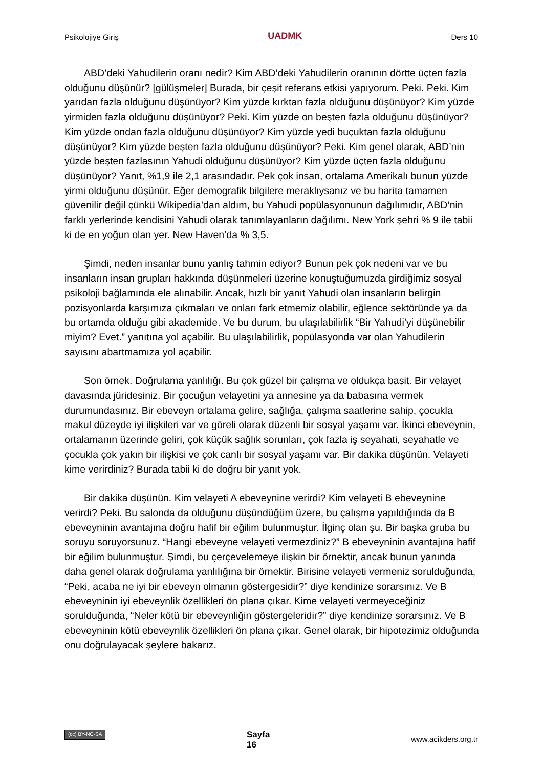Psikolojiye Giriş UADMK Ders 10
ABD’deki Yahudilerin oranı nedir? Kim ABD’deki Yahudilerin oranının dörtte üçten fazla olduğunu düşünür? [gülüşmeler] Burada, bir çeşit referans etkisi yapıyorum. Peki. Peki. Kim yarıdan fazla olduğunu düşünüyor? Kim yüzde kırktan fazla olduğunu düşünüyor? Kim yüzde yirmiden fazla olduğunu düşünüyor? Peki. Kim yüzde on beşten fazla olduğunu düşünüyor? Kim yüzde ondan fazla olduğunu düşünüyor? Kim yüzde yedi buçuktan fazla olduğunu düşünüyor? Kim yüzde beşten fazla olduğunu düşünüyor? Peki. Kim genel olarak, ABD’nin yüzde beşten fazlasının Yahudi olduğunu düşünüyor? Kim yüzde üçten fazla olduğunu düşünüyor? Yanıt, %1,9 ile 2,1 arasındadır. Pek çok insan, ortalama Amerikalı bunun yüzde yirmi olduğunu düşünür. Eğer demografik bilgilere meraklıysanız ve bu harita tamamen güvenilir değil çünkü Wikipedia’dan aldım, bu Yahudi popülasyonunun dağılımıdır, ABD’nin farklı yerlerinde kendisini Yahudi olarak tanımlayanların dağılımı. New York şehri % 9 ile tabii ki de en yoğun olan yer. New Haven’da % 3,5.
Şimdi, neden insanlar bunu yanlış tahmin ediyor? Bunun pek çok nedeni var ve bu insanların insan grupları hakkında düşünmeleri üzerine konuştuğumuzda girdiğimiz sosyal psikoloji bağlamında ele alınabilir. Ancak, hızlı bir yanıt Yahudi olan insanların belirgin pozisyonlarda karşımıza çıkmaları ve onları fark etmemiz olabilir, eğlence sektöründe ya da bu ortamda olduğu gibi akademide. Ve bu durum, bu ulaşılabilirlik “Bir Yahudi’yi düşünebilir miyim? Evet.” yanıtına yol açabilir. Bu ulaşılabilirlik, popülasyonda var olan Yahudilerin sayısını abartmamıza yol açabilir.
Son örnek. Doğrulama yanlılığı. Bu çok güzel bir çalışma ve oldukça basit. Bir velayet davasında jüridesiniz. Bir çocuğun velayetini ya annesine ya da babasına vermek durumundasınız. Bir ebeveyn ortalama gelire, sağlığa, çalışma saatlerine sahip, çocukla makul düzeyde iyi ilişkileri var ve göreli olarak düzenli bir sosyal yaşamı var. İkinci ebeveynin, ortalamanın üzerinde geliri, çok küçük sağlık sorunları, çok fazla iş seyahati, seyahatle ve çocukla çok yakın bir ilişkisi ve çok canlı bir sosyal yaşamı var. Bir dakika düşünün. Velayeti kime verirdiniz? Burada tabii ki de doğru bir yanıt yok.
Bir dakika düşünün. Kim velayeti A ebeveynine verirdi? Kim velayeti B ebeveynine verirdi? Peki. Bu salonda da olduğunu düşündüğüm üzere, bu çalışma yapıldığında da B ebeveyninin avantajına doğru hafif bir eğilim bulunmuştur. İlginç olan şu. Bir başka gruba bu soruyu soruyorsunuz. “Hangi ebeveyne velayeti vermezdiniz?” B ebeveyninin avantajına hafif bir eğilim bulunmuştur. Şimdi, bu çerçevelemeye ilişkin bir örnektir, ancak bunun yanında daha genel olarak doğrulama yanlılığına bir örnektir. Birisine velayeti vermeniz sorulduğunda, “Peki, acaba ne iyi bir ebeveyn olmanın göstergesidir?” diye kendinize sorarsınız. Ve B ebeveyninin iyi ebeveynlik özellikleri ön plana çıkar. Kime velayeti vermeyeceğiniz sorulduğunda, “Neler kötü bir ebeveynliğin göstergeleridir?” diye kendinize sorarsınız. Ve B ebeveyninin kötü ebeveynlik özellikleri ön plana çıkar. Genel olarak, bir hipotezimiz olduğunda onu doğrulayacak şeylere bakarız.
(cc) BY-NC-SA Sayfa
16 www.acikders.org.tr